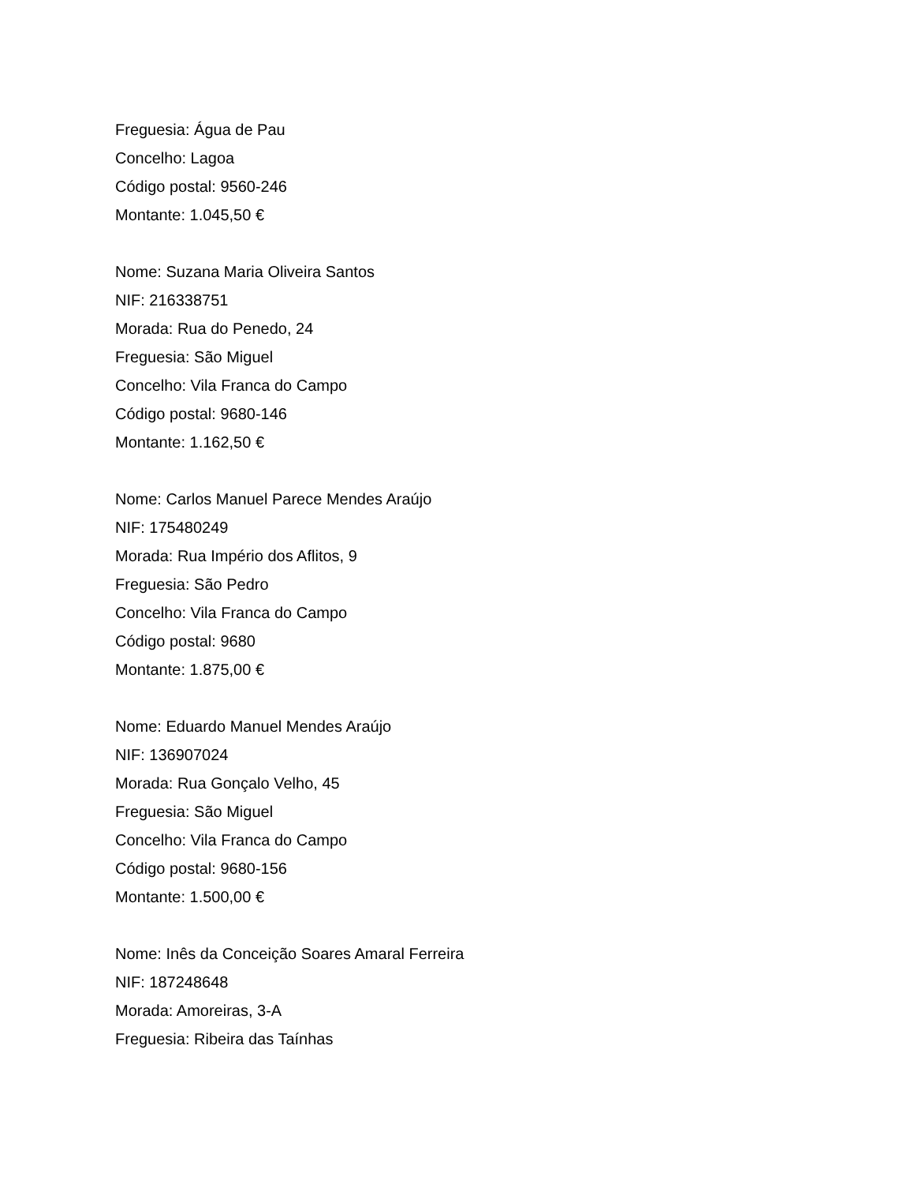Freguesia: Água de Pau
Concelho: Lagoa
Código postal: 9560-246
Montante: 1.045,50 €
Nome: Suzana Maria Oliveira Santos
NIF: 216338751
Morada: Rua do Penedo, 24
Freguesia: São Miguel
Concelho: Vila Franca do Campo
Código postal: 9680-146
Montante: 1.162,50 €
Nome: Carlos Manuel Parece Mendes Araújo
NIF: 175480249
Morada: Rua Império dos Aflitos, 9
Freguesia: São Pedro
Concelho: Vila Franca do Campo
Código postal: 9680
Montante: 1.875,00 €
Nome: Eduardo Manuel Mendes Araújo
NIF: 136907024
Morada: Rua Gonçalo Velho, 45
Freguesia: São Miguel
Concelho: Vila Franca do Campo
Código postal: 9680-156
Montante: 1.500,00 €
Nome: Inês da Conceição Soares Amaral Ferreira
NIF: 187248648
Morada: Amoreiras, 3-A
Freguesia: Ribeira das Taínhas